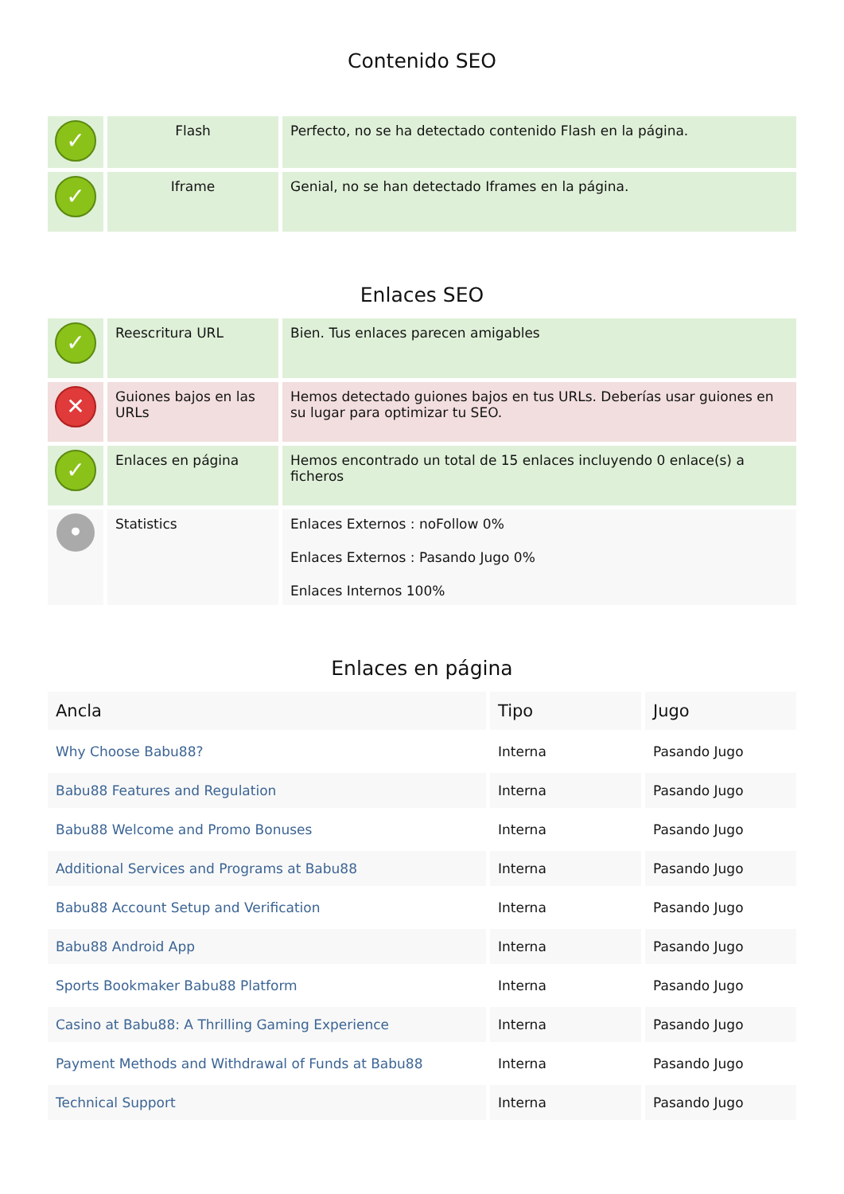Contenido SEO
| ✓ | Flash | Perfecto, no se ha detectado contenido Flash en la página. |
| ✓ | Iframe | Genial, no se han detectado Iframes en la página. |
Enlaces SEO
| ✓ | Reescritura URL | Bien. Tus enlaces parecen amigables |
| ✕ | Guiones bajos en las URLs | Hemos detectado guiones bajos en tus URLs. Deberías usar guiones en su lugar para optimizar tu SEO. |
| ✓ | Enlaces en página | Hemos encontrado un total de 15 enlaces incluyendo 0 enlace(s) a ficheros |
| • | Statistics | Enlaces Externos : noFollow 0% Enlaces Externos : Pasando Jugo 0% Enlaces Internos 100% |
Enlaces en página
| Ancla | Tipo | Jugo |
| --- | --- | --- |
| Why Choose Babu88? | Interna | Pasando Jugo |
| Babu88 Features and Regulation | Interna | Pasando Jugo |
| Babu88 Welcome and Promo Bonuses | Interna | Pasando Jugo |
| Additional Services and Programs at Babu88 | Interna | Pasando Jugo |
| Babu88 Account Setup and Verification | Interna | Pasando Jugo |
| Babu88 Android App | Interna | Pasando Jugo |
| Sports Bookmaker Babu88 Platform | Interna | Pasando Jugo |
| Casino at Babu88: A Thrilling Gaming Experience | Interna | Pasando Jugo |
| Payment Methods and Withdrawal of Funds at Babu88 | Interna | Pasando Jugo |
| Technical Support | Interna | Pasando Jugo |